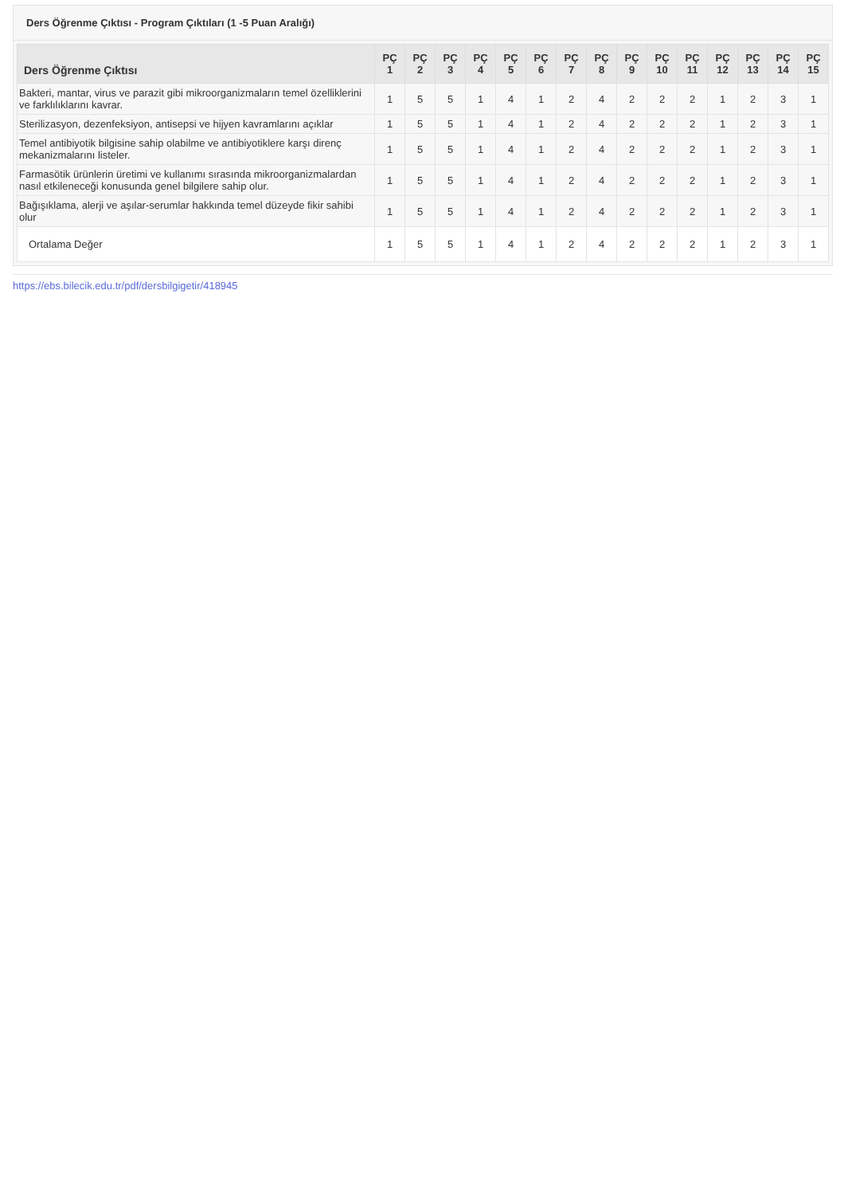Ders Öğrenme Çıktısı - Program Çıktıları (1 -5 Puan Aralığı)
| Ders Öğrenme Çıktısı | PÇ 1 | PÇ 2 | PÇ 3 | PÇ 4 | PÇ 5 | PÇ 6 | PÇ 7 | PÇ 8 | PÇ 9 | PÇ 10 | PÇ 11 | PÇ 12 | PÇ 13 | PÇ 14 | PÇ 15 |
| --- | --- | --- | --- | --- | --- | --- | --- | --- | --- | --- | --- | --- | --- | --- | --- |
| Bakteri, mantar, virus ve parazit gibi mikroorganizmaların temel özelliklerini ve farklılıklarını kavrar. | 1 | 5 | 5 | 1 | 4 | 1 | 2 | 4 | 2 | 2 | 2 | 1 | 2 | 3 | 1 |
| Sterilizasyon, dezenfeksiyon, antisepsi ve hijyen kavramlarını açıklar | 1 | 5 | 5 | 1 | 4 | 1 | 2 | 4 | 2 | 2 | 2 | 1 | 2 | 3 | 1 |
| Temel antibiyotik bilgisine sahip olabilme ve antibiyotiklere karşı direnç mekanizmalarını listeler. | 1 | 5 | 5 | 1 | 4 | 1 | 2 | 4 | 2 | 2 | 2 | 1 | 2 | 3 | 1 |
| Farmasötik ürünlerin üretimi ve kullanımı sırasında mikroorganizmalardan nasıl etkileneceği konusunda genel bilgilere sahip olur. | 1 | 5 | 5 | 1 | 4 | 1 | 2 | 4 | 2 | 2 | 2 | 1 | 2 | 3 | 1 |
| Bağışıklama, alerji ve aşılar-serumlar hakkında temel düzeyde fikir sahibi olur | 1 | 5 | 5 | 1 | 4 | 1 | 2 | 4 | 2 | 2 | 2 | 1 | 2 | 3 | 1 |
| Ortalama Değer | 1 | 5 | 5 | 1 | 4 | 1 | 2 | 4 | 2 | 2 | 2 | 1 | 2 | 3 | 1 |
https://ebs.bilecik.edu.tr/pdf/dersbilgigetir/418945